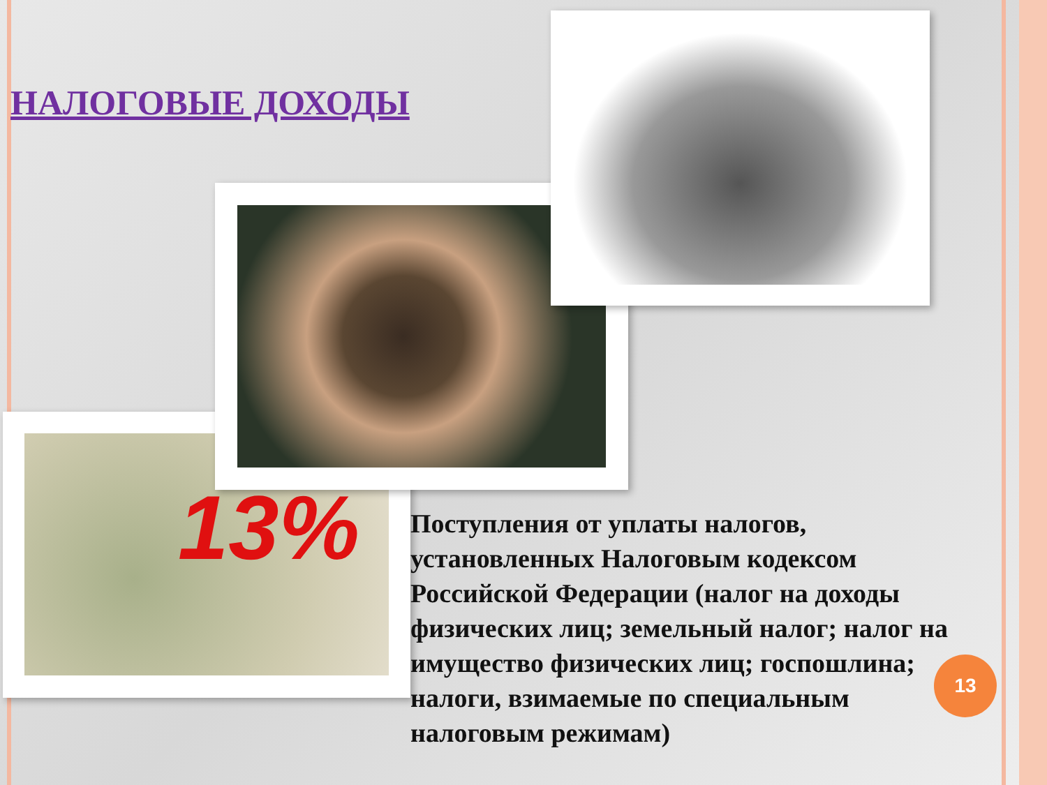НАЛОГОВЫЕ ДОХОДЫ
13%
Поступления от уплаты налогов, установленных Налоговым кодексом Российской Федерации (налог на доходы физических лиц; земельный налог; налог на имущество физических лиц; госпошлина; налоги, взимаемые по специальным налоговым режимам)
13